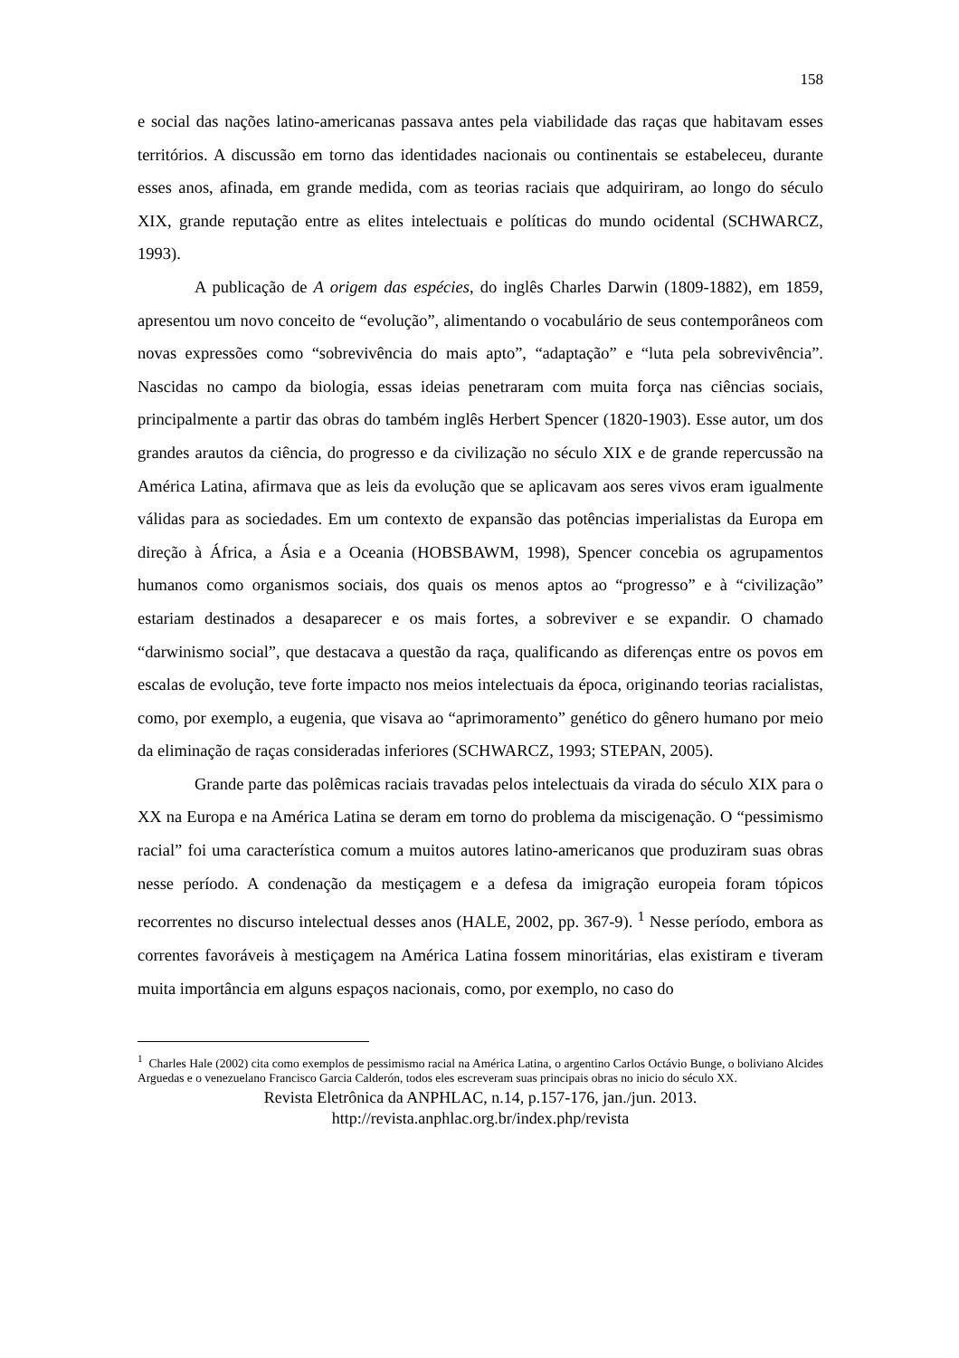158
e social das nações latino-americanas passava antes pela viabilidade das raças que habitavam esses territórios. A discussão em torno das identidades nacionais ou continentais se estabeleceu, durante esses anos, afinada, em grande medida, com as teorias raciais que adquiriram, ao longo do século XIX, grande reputação entre as elites intelectuais e políticas do mundo ocidental (SCHWARCZ, 1993).
A publicação de A origem das espécies, do inglês Charles Darwin (1809-1882), em 1859, apresentou um novo conceito de “evolução”, alimentando o vocabulário de seus contemporâneos com novas expressões como “sobrevivência do mais apto”, “adaptação” e “luta pela sobrevivência”. Nascidas no campo da biologia, essas ideias penetraram com muita força nas ciências sociais, principalmente a partir das obras do também inglês Herbert Spencer (1820-1903). Esse autor, um dos grandes arautos da ciência, do progresso e da civilização no século XIX e de grande repercussão na América Latina, afirmava que as leis da evolução que se aplicavam aos seres vivos eram igualmente válidas para as sociedades. Em um contexto de expansão das potências imperialistas da Europa em direção à África, a Ásia e a Oceania (HOBSBAWM, 1998), Spencer concebia os agrupamentos humanos como organismos sociais, dos quais os menos aptos ao “progresso” e à “civilização” estariam destinados a desaparecer e os mais fortes, a sobreviver e se expandir. O chamado “darwinismo social”, que destacava a questão da raça, qualificando as diferenças entre os povos em escalas de evolução, teve forte impacto nos meios intelectuais da época, originando teorias racialistas, como, por exemplo, a eugenia, que visava ao “aprimoramento” genético do gênero humano por meio da eliminação de raças consideradas inferiores (SCHWARCZ, 1993; STEPAN, 2005).
Grande parte das polêmicas raciais travadas pelos intelectuais da virada do século XIX para o XX na Europa e na América Latina se deram em torno do problema da miscigenação. O “pessimismo racial” foi uma característica comum a muitos autores latino-americanos que produziram suas obras nesse período. A condenação da mestiçagem e a defesa da imigração europeia foram tópicos recorrentes no discurso intelectual desses anos (HALE, 2002, pp. 367-9). <sup>1</sup> Nesse período, embora as correntes favoráveis à mestiçagem na América Latina fossem minoritárias, elas existiram e tiveram muita importância em alguns espaços nacionais, como, por exemplo, no caso do
<sup>1</sup> Charles Hale (2002) cita como exemplos de pessimismo racial na América Latina, o argentino Carlos Octávio Bunge, o boliviano Alcides Arguedas e o venezuelano Francisco Garcia Calderón, todos eles escreveram suas principais obras no inicio do século XX.
Revista Eletrônica da ANPHLAC, n.14, p.157-176, jan./jun. 2013.
http://revista.anphlac.org.br/index.php/revista